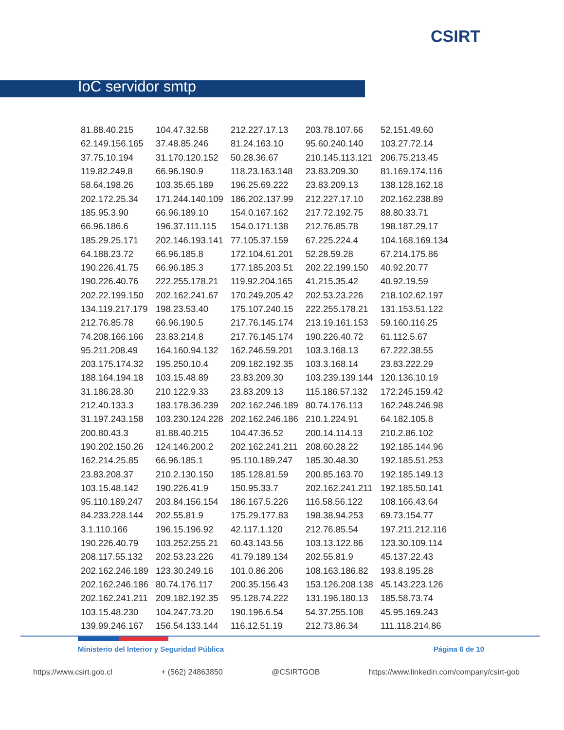CSIRT
IoC servidor smtp
| 81.88.40.215 | 104.47.32.58 | 212.227.17.13 | 203.78.107.66 | 52.151.49.60 |
| 62.149.156.165 | 37.48.85.246 | 81.24.163.10 | 95.60.240.140 | 103.27.72.14 |
| 37.75.10.194 | 31.170.120.152 | 50.28.36.67 | 210.145.113.121 | 206.75.213.45 |
| 119.82.249.8 | 66.96.190.9 | 118.23.163.148 | 23.83.209.30 | 81.169.174.116 |
| 58.64.198.26 | 103.35.65.189 | 196.25.69.222 | 23.83.209.13 | 138.128.162.18 |
| 202.172.25.34 | 171.244.140.109 | 186.202.137.99 | 212.227.17.10 | 202.162.238.89 |
| 185.95.3.90 | 66.96.189.10 | 154.0.167.162 | 217.72.192.75 | 88.80.33.71 |
| 66.96.186.6 | 196.37.111.115 | 154.0.171.138 | 212.76.85.78 | 198.187.29.17 |
| 185.29.25.171 | 202.146.193.141 | 77.105.37.159 | 67.225.224.4 | 104.168.169.134 |
| 64.188.23.72 | 66.96.185.8 | 172.104.61.201 | 52.28.59.28 | 67.214.175.86 |
| 190.226.41.75 | 66.96.185.3 | 177.185.203.51 | 202.22.199.150 | 40.92.20.77 |
| 190.226.40.76 | 222.255.178.21 | 119.92.204.165 | 41.215.35.42 | 40.92.19.59 |
| 202.22.199.150 | 202.162.241.67 | 170.249.205.42 | 202.53.23.226 | 218.102.62.197 |
| 134.119.217.179 | 198.23.53.40 | 175.107.240.15 | 222.255.178.21 | 131.153.51.122 |
| 212.76.85.78 | 66.96.190.5 | 217.76.145.174 | 213.19.161.153 | 59.160.116.25 |
| 74.208.166.166 | 23.83.214.8 | 217.76.145.174 | 190.226.40.72 | 61.112.5.67 |
| 95.211.208.49 | 164.160.94.132 | 162.246.59.201 | 103.3.168.13 | 67.222.38.55 |
| 203.175.174.32 | 195.250.10.4 | 209.182.192.35 | 103.3.168.14 | 23.83.222.29 |
| 188.164.194.18 | 103.15.48.89 | 23.83.209.30 | 103.239.139.144 | 120.136.10.19 |
| 31.186.28.30 | 210.122.9.33 | 23.83.209.13 | 115.186.57.132 | 172.245.159.42 |
| 212.40.133.3 | 183.178.36.239 | 202.162.246.189 | 80.74.176.113 | 162.248.246.98 |
| 31.197.243.158 | 103.230.124.228 | 202.162.246.186 | 210.1.224.91 | 64.182.105.8 |
| 200.80.43.3 | 81.88.40.215 | 104.47.36.52 | 200.14.114.13 | 210.2.86.102 |
| 190.202.150.26 | 124.146.200.2 | 202.162.241.211 | 208.60.28.22 | 192.185.144.96 |
| 162.214.25.85 | 66.96.185.1 | 95.110.189.247 | 185.30.48.30 | 192.185.51.253 |
| 23.83.208.37 | 210.2.130.150 | 185.128.81.59 | 200.85.163.70 | 192.185.149.13 |
| 103.15.48.142 | 190.226.41.9 | 150.95.33.7 | 202.162.241.211 | 192.185.50.141 |
| 95.110.189.247 | 203.84.156.154 | 186.167.5.226 | 116.58.56.122 | 108.166.43.64 |
| 84.233.228.144 | 202.55.81.9 | 175.29.177.83 | 198.38.94.253 | 69.73.154.77 |
| 3.1.110.166 | 196.15.196.92 | 42.117.1.120 | 212.76.85.54 | 197.211.212.116 |
| 190.226.40.79 | 103.252.255.21 | 60.43.143.56 | 103.13.122.86 | 123.30.109.114 |
| 208.117.55.132 | 202.53.23.226 | 41.79.189.134 | 202.55.81.9 | 45.137.22.43 |
| 202.162.246.189 | 123.30.249.16 | 101.0.86.206 | 108.163.186.82 | 193.8.195.28 |
| 202.162.246.186 | 80.74.176.117 | 200.35.156.43 | 153.126.208.138 | 45.143.223.126 |
| 202.162.241.211 | 209.182.192.35 | 95.128.74.222 | 131.196.180.13 | 185.58.73.74 |
| 103.15.48.230 | 104.247.73.20 | 190.196.6.54 | 54.37.255.108 | 45.95.169.243 |
| 139.99.246.167 | 156.54.133.144 | 116.12.51.19 | 212.73.86.34 | 111.118.214.86 |
Ministerio del Interior y Seguridad Pública Página 6 de 10
https://www.csirt.gob.cl + (562) 24863850 @CSIRTGOB https://www.linkedin.com/company/csirt-gob